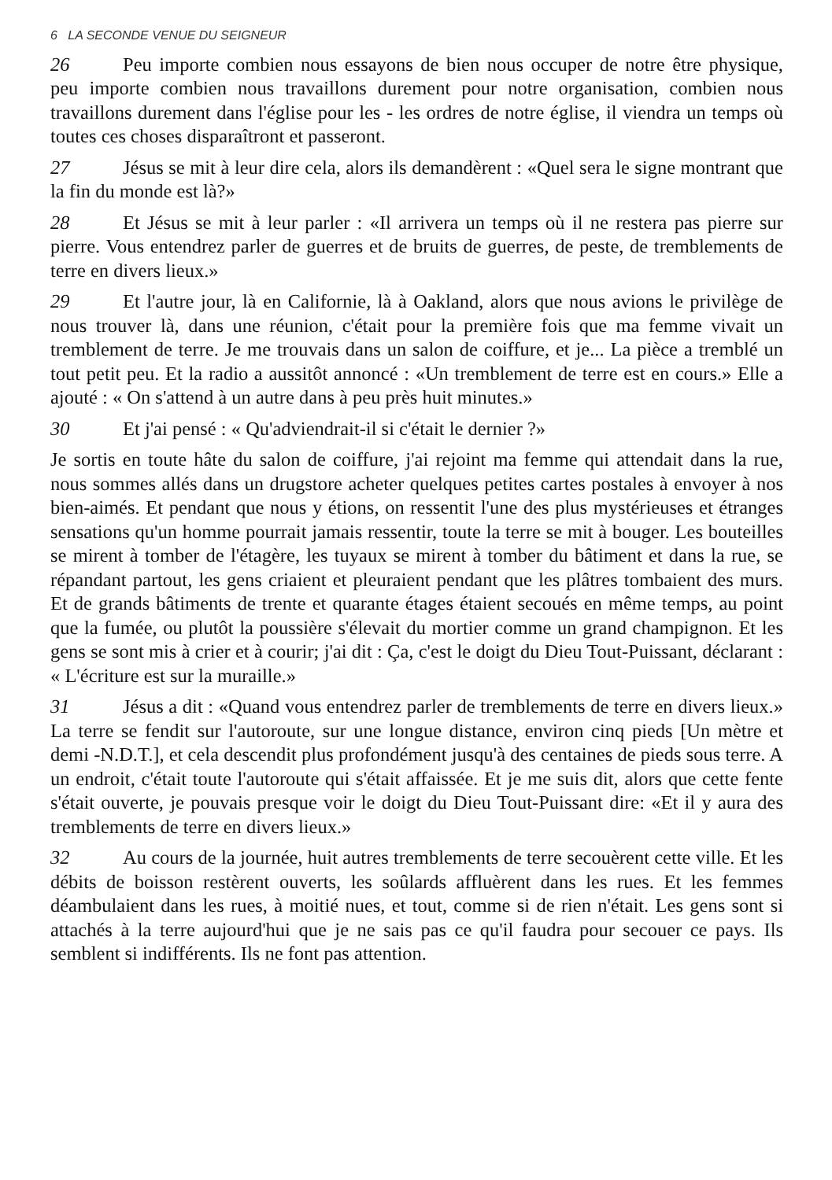6 LA SECONDE VENUE DU SEIGNEUR
26 Peu importe combien nous essayons de bien nous occuper de notre être physique, peu importe combien nous travaillons durement pour notre organisation, combien nous travaillons durement dans l'église pour les - les ordres de notre église, il viendra un temps où toutes ces choses disparaîtront et passeront.
27 Jésus se mit à leur dire cela, alors ils demandèrent : «Quel sera le signe montrant que la fin du monde est là?»
28 Et Jésus se mit à leur parler : «Il arrivera un temps où il ne restera pas pierre sur pierre. Vous entendrez parler de guerres et de bruits de guerres, de peste, de tremblements de terre en divers lieux.»
29 Et l'autre jour, là en Californie, là à Oakland, alors que nous avions le privilège de nous trouver là, dans une réunion, c'était pour la première fois que ma femme vivait un tremblement de terre. Je me trouvais dans un salon de coiffure, et je... La pièce a tremblé un tout petit peu. Et la radio a aussitôt annoncé : «Un tremblement de terre est en cours.» Elle a ajouté : « On s'attend à un autre dans à peu près huit minutes.»
30 Et j'ai pensé : « Qu'adviendrait-il si c'était le dernier ?»
Je sortis en toute hâte du salon de coiffure, j'ai rejoint ma femme qui attendait dans la rue, nous sommes allés dans un drugstore acheter quelques petites cartes postales à envoyer à nos bien-aimés. Et pendant que nous y étions, on ressentit l'une des plus mystérieuses et étranges sensations qu'un homme pourrait jamais ressentir, toute la terre se mit à bouger. Les bouteilles se mirent à tomber de l'étagère, les tuyaux se mirent à tomber du bâtiment et dans la rue, se répandant partout, les gens criaient et pleuraient pendant que les plâtres tombaient des murs. Et de grands bâtiments de trente et quarante étages étaient secoués en même temps, au point que la fumée, ou plutôt la poussière s'élevait du mortier comme un grand champignon. Et les gens se sont mis à crier et à courir; j'ai dit : Ça, c'est le doigt du Dieu Tout-Puissant, déclarant : « L'écriture est sur la muraille.»
31 Jésus a dit : «Quand vous entendrez parler de tremblements de terre en divers lieux.» La terre se fendit sur l'autoroute, sur une longue distance, environ cinq pieds [Un mètre et demi -N.D.T.], et cela descendit plus profondément jusqu'à des centaines de pieds sous terre. A un endroit, c'était toute l'autoroute qui s'était affaissée. Et je me suis dit, alors que cette fente s'était ouverte, je pouvais presque voir le doigt du Dieu Tout-Puissant dire: «Et il y aura des tremblements de terre en divers lieux.»
32 Au cours de la journée, huit autres tremblements de terre secouèrent cette ville. Et les débits de boisson restèrent ouverts, les soûlards affluèrent dans les rues. Et les femmes déambulaient dans les rues, à moitié nues, et tout, comme si de rien n'était. Les gens sont si attachés à la terre aujourd'hui que je ne sais pas ce qu'il faudra pour secouer ce pays. Ils semblent si indifférents. Ils ne font pas attention.